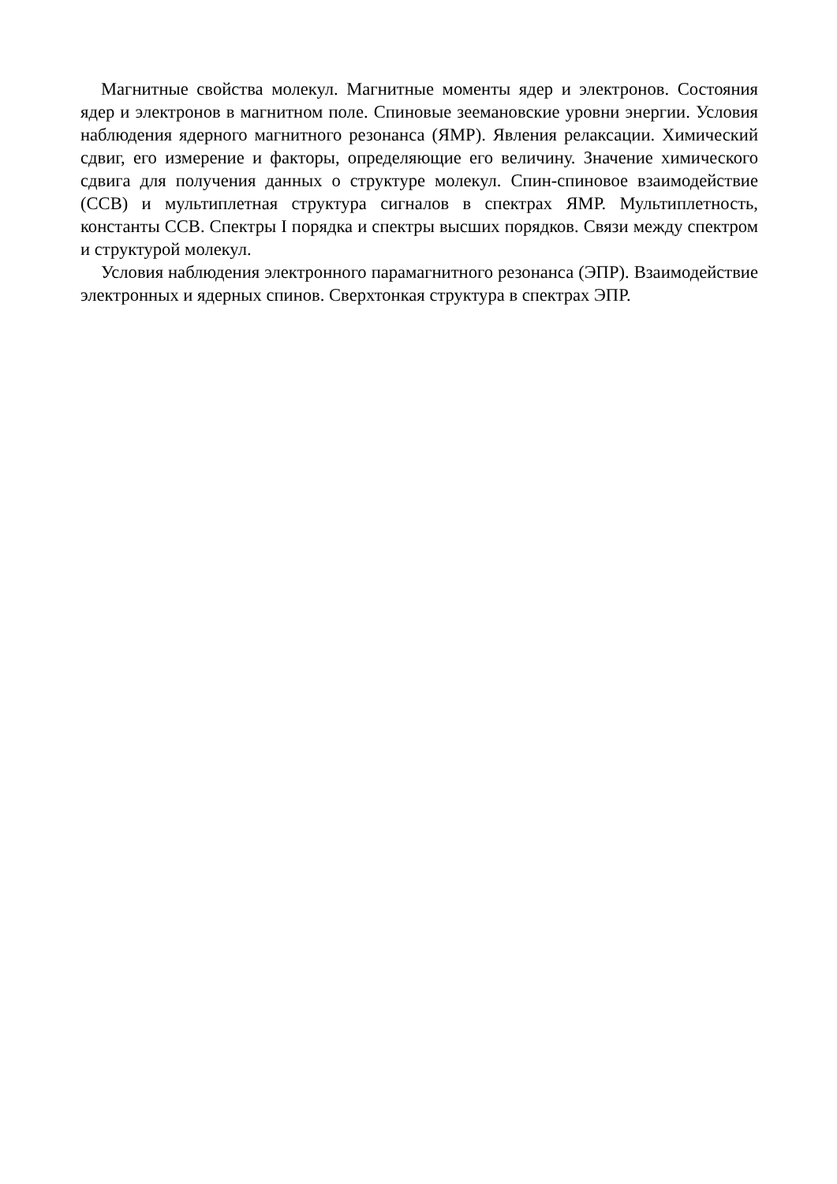Магнитные свойства молекул. Магнитные моменты ядер и электронов. Состояния ядер и электронов в магнитном поле. Спиновые зеемановские уровни энергии. Условия наблюдения ядерного магнитного резонанса (ЯМР). Явления релаксации. Химический сдвиг, его измерение и факторы, определяющие его величину. Значение химического сдвига для получения данных о структуре молекул. Спин-спиновое взаимодействие (ССВ) и мультиплетная структура сигналов в спектрах ЯМР. Мультиплетность, константы ССВ. Спектры I порядка и спектры высших порядков. Связи между спектром и структурой молекул.
Условия наблюдения электронного парамагнитного резонанса (ЭПР). Взаимодействие электронных и ядерных спинов. Сверхтонкая структура в спектрах ЭПР.